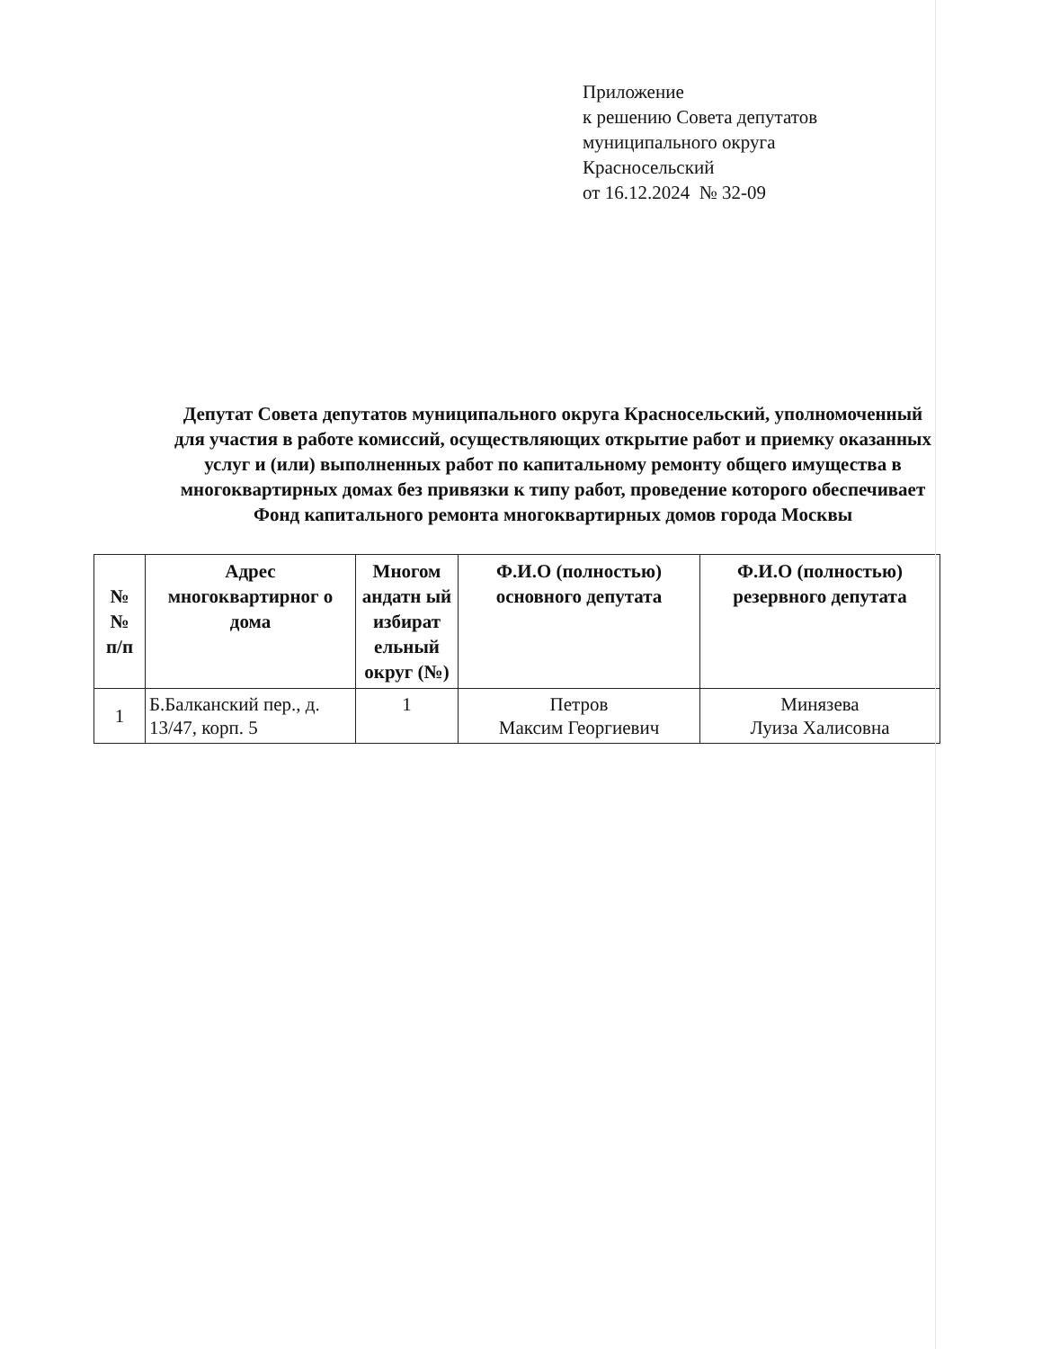Приложение
к решению Совета депутатов
муниципального округа
Красносельский
от 16.12.2024 № 32-09
Депутат Совета депутатов муниципального округа Красносельский, уполномоченный для участия в работе комиссий, осуществляющих открытие работ и приемку оказанных услуг и (или) выполненных работ по капитальному ремонту общего имущества в многоквартирных домах без привязки к типу работ, проведение которого обеспечивает Фонд капитального ремонта многоквартирных домов города Москвы
| № № п/п | Адрес многоквартирног о дома | Многом андатн ый избират ельный округ (№) | Ф.И.О (полностью) основного депутата | Ф.И.О (полностью) резервного депутата |
| --- | --- | --- | --- | --- |
| 1 | Б.Балканский пер., д. 13/47, корп. 5 | 1 | Петров Максим Георгиевич | Минязева Луиза Халисовна |